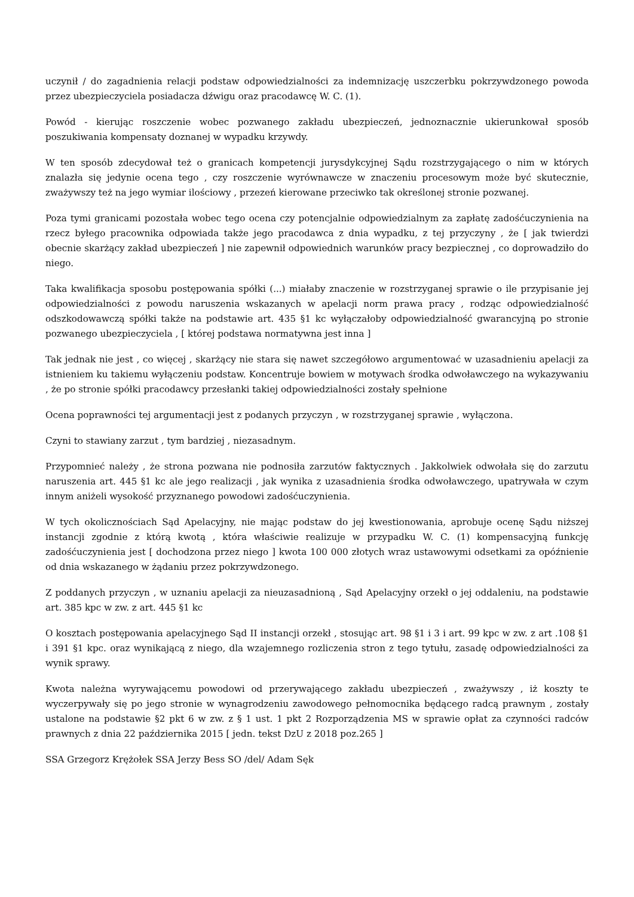uczynił / do zagadnienia relacji podstaw odpowiedzialności za indemnizację uszczerbku pokrzywdzonego powoda przez ubezpieczyciela posiadacza dźwigu oraz pracodawcę W. C. (1).
Powód - kierując roszczenie wobec pozwanego zakładu ubezpieczeń, jednoznacznie ukierunkował sposób poszukiwania kompensaty doznanej w wypadku krzywdy.
W ten sposób zdecydował też o granicach kompetencji jurysdykcyjnej Sądu rozstrzygającego o nim w których znalazła się jedynie ocena tego , czy roszczenie wyrównawcze w znaczeniu procesowym może być skutecznie, zważywszy też na jego wymiar ilościowy , przezeń kierowane przeciwko tak określonej stronie pozwanej.
Poza tymi granicami pozostała wobec tego ocena czy potencjalnie odpowiedzialnym za zapłatę zadośćuczynienia na rzecz byłego pracownika odpowiada także jego pracodawca z dnia wypadku, z tej przyczyny , że [ jak twierdzi obecnie skarżący zakład ubezpieczeń ] nie zapewnił odpowiednich warunków pracy bezpiecznej , co doprowadziło do niego.
Taka kwalifikacja sposobu postępowania spółki (...) miałaby znaczenie w rozstrzyganej sprawie o ile przypisanie jej odpowiedzialności z powodu naruszenia wskazanych w apelacji norm prawa pracy , rodząc odpowiedzialność odszkodowawczą spółki także na podstawie art. 435 §1 kc wyłączałoby odpowiedzialność gwarancyjną po stronie pozwanego ubezpieczyciela , [ której podstawa normatywna jest inna ]
Tak jednak nie jest , co więcej , skarżący nie stara się nawet szczegółowo argumentować w uzasadnieniu apelacji za istnieniem ku takiemu wyłączeniu podstaw. Koncentruje bowiem w motywach środka odwoławczego na wykazywaniu , że po stronie spółki pracodawcy przesłanki takiej odpowiedzialności zostały spełnione
Ocena poprawności tej argumentacji jest z podanych przyczyn , w rozstrzyganej sprawie , wyłączona.
Czyni to stawiany zarzut , tym bardziej , niezasadnym.
Przypomnieć należy , że strona pozwana nie podnosiła zarzutów faktycznych . Jakkolwiek odwołała się do zarzutu naruszenia art. 445 §1 kc ale jego realizacji , jak wynika z uzasadnienia środka odwoławczego, upatrywała w czym innym aniżeli wysokość przyznanego powodowi zadośćuczynienia.
W tych okolicznościach Sąd Apelacyjny, nie mając podstaw do jej kwestionowania, aprobuje ocenę Sądu niższej instancji zgodnie z którą kwotą , która właściwie realizuje w przypadku W. C. (1) kompensacyjną funkcję zadośćuczynienia jest [ dochodzona przez niego ] kwota 100 000 złotych wraz ustawowymi odsetkami za opóźnienie od dnia wskazanego w żądaniu przez pokrzywdzonego.
Z poddanych przyczyn , w uznaniu apelacji za nieuzasadnioną , Sąd Apelacyjny orzekł o jej oddaleniu, na podstawie art. 385 kpc w zw. z art. 445 §1 kc
O kosztach postępowania apelacyjnego Sąd II instancji orzekł , stosując art. 98 §1 i 3 i art. 99 kpc w zw. z art .108 §1 i 391 §1 kpc. oraz wynikającą z niego, dla wzajemnego rozliczenia stron z tego tytułu, zasadę odpowiedzialności za wynik sprawy.
Kwota należna wyrywającemu powodowi od przerywającego zakładu ubezpieczeń , zważywszy , iż koszty te wyczerpywały się po jego stronie w wynagrodzeniu zawodowego pełnomocnika będącego radcą prawnym , zostały ustalone na podstawie §2 pkt 6 w zw. z § 1 ust. 1 pkt 2 Rozporządzenia MS w sprawie opłat za czynności radców prawnych z dnia 22 października 2015 [ jedn. tekst DzU z 2018 poz.265 ]
SSA Grzegorz Krężołek SSA Jerzy Bess SO /del/ Adam Sęk